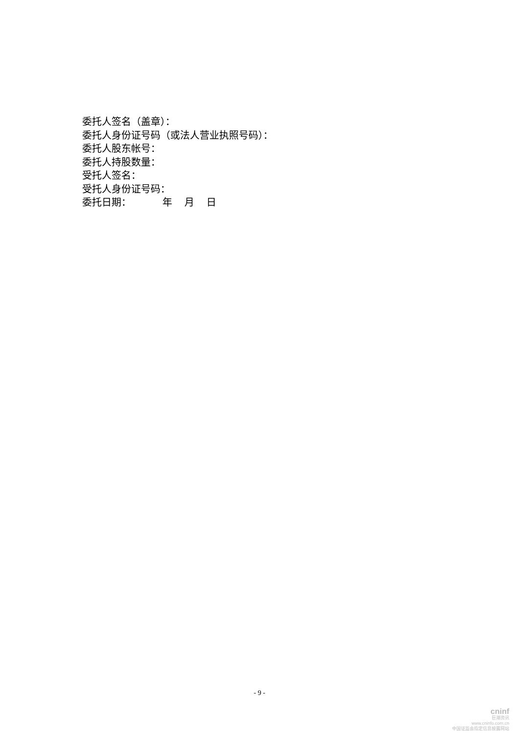委托人签名（盖章）：
委托人身份证号码（或法人营业执照号码）：
委托人股东帐号：
委托人持股数量：
受托人签名：
受托人身份证号码：
委托日期： 年 月 日
- 9 -
cninf
巨潮资讯
www.cninfo.com.cn
中国证监会指定信息披露网站